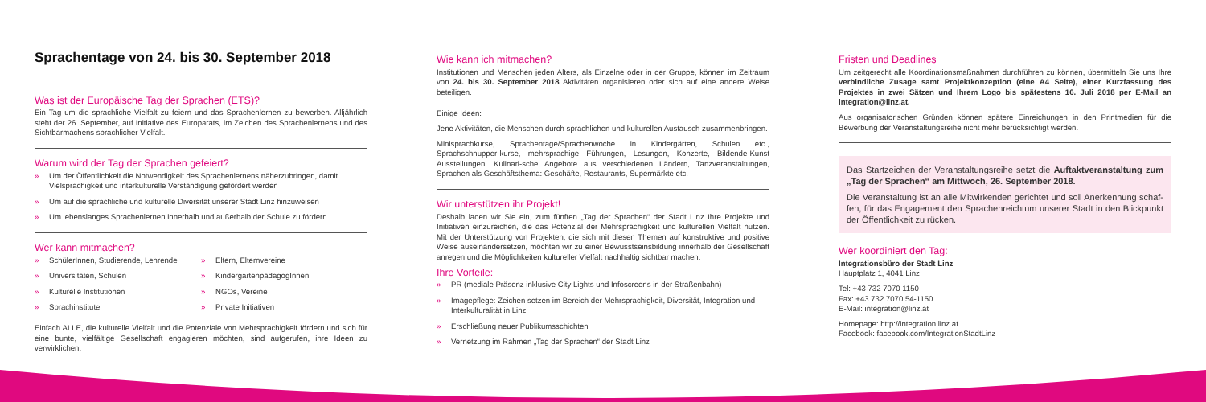Sprachentage von 24. bis 30. September 2018
Was ist der Europäische Tag der Sprachen (ETS)?
Ein Tag um die sprachliche Vielfalt zu feiern und das Sprachenlernen zu bewerben. Alljährlich steht der 26. September, auf Initiative des Europarats, im Zeichen des Sprachenlernens und des Sichtbarmachens sprachlicher Vielfalt.
Warum wird der Tag der Sprachen gefeiert?
» Um der Öffentlichkeit die Notwendigkeit des Sprachenlernens näherzubringen, damit Vielsprachigkeit und interkulturelle Verständigung gefördert werden
» Um auf die sprachliche und kulturelle Diversität unserer Stadt Linz hinzuweisen
» Um lebenslanges Sprachenlernen innerhalb und außerhalb der Schule zu fördern
Wer kann mitmachen?
» SchülerInnen, Studierende, Lehrende
» Universitäten, Schulen
» Kulturelle Institutionen
» Sprachinstitute
» Eltern, Elternvereine
» KindergartenpädagogInnen
» NGOs, Vereine
» Private Initiativen
Einfach ALLE, die kulturelle Vielfalt und die Potenziale von Mehrsprachigkeit fördern und sich für eine bunte, vielfältige Gesellschaft engagieren möchten, sind aufgerufen, ihre Ideen zu verwirklichen.
Wie kann ich mitmachen?
Institutionen und Menschen jeden Alters, als Einzelne oder in der Gruppe, können im Zeitraum von 24. bis 30. September 2018 Aktivitäten organisieren oder sich auf eine andere Weise beteiligen.
Einige Ideen:
Jene Aktivitäten, die Menschen durch sprachlichen und kulturellen Austausch zusammenbringen.
Minisprachkurse, Sprachentage/Sprachenwoche in Kindergärten, Schulen etc., Sprachschnupper-kurse, mehrsprachige Führungen, Lesungen, Konzerte, Bildende-Kunst Ausstellungen, Kulinari-sche Angebote aus verschiedenen Ländern, Tanzveranstaltungen, Sprachen als Geschäftsthema: Geschäfte, Restaurants, Supermärkte etc.
Wir unterstützen ihr Projekt!
Deshalb laden wir Sie ein, zum fünften „Tag der Sprachen“ der Stadt Linz Ihre Projekte und Initiativen einzureichen, die das Potenzial der Mehrsprachigkeit und kulturellen Vielfalt nutzen. Mit der Unterstützung von Projekten, die sich mit diesen Themen auf konstruktive und positive Weise auseinandersetzen, möchten wir zu einer Bewusstseinsbildung innerhalb der Gesellschaft anregen und die Möglichkeiten kultureller Vielfalt nachhaltig sichtbar machen.
Ihre Vorteile:
» PR (mediale Präsenz inklusive City Lights und Infoscreens in der Straßenbahn)
» Imagepflege: Zeichen setzen im Bereich der Mehrsprachigkeit, Diversität, Integration und Interkulturalität in Linz
» Erschließung neuer Publikumsschichten
» Vernetzung im Rahmen „Tag der Sprachen“ der Stadt Linz
Fristen und Deadlines
Um zeitgerecht alle Koordinationsmaßnahmen durchführen zu können, übermitteln Sie uns Ihre verbindliche Zusage samt Projektkonzeption (eine A4 Seite), einer Kurzfassung des Projektes in zwei Sätzen und Ihrem Logo bis spätestens 16. Juli 2018 per E-Mail an integration@linz.at.
Aus organisatorischen Gründen können spätere Einreichungen in den Printmedien für die Bewerbung der Veranstaltungsreihe nicht mehr berücksichtigt werden.
Das Startzeichen der Veranstaltungsreihe setzt die Auftaktveranstaltung zum „Tag der Sprachen“ am Mittwoch, 26. September 2018.
Die Veranstaltung ist an alle Mitwirkenden gerichtet und soll Anerkennung schaf-fen, für das Engagement den Sprachenreichtum unserer Stadt in den Blickpunkt der Öffentlichkeit zu rücken.
Wer koordiniert den Tag:
Integrationsbüro der Stadt Linz
Hauptplatz 1, 4041 Linz
Tel: +43 732 7070 1150
Fax: +43 732 7070 54-1150
E-Mail: integration@linz.at
Homepage: http://integration.linz.at
Facebook: facebook.com/IntegrationStadtLinz